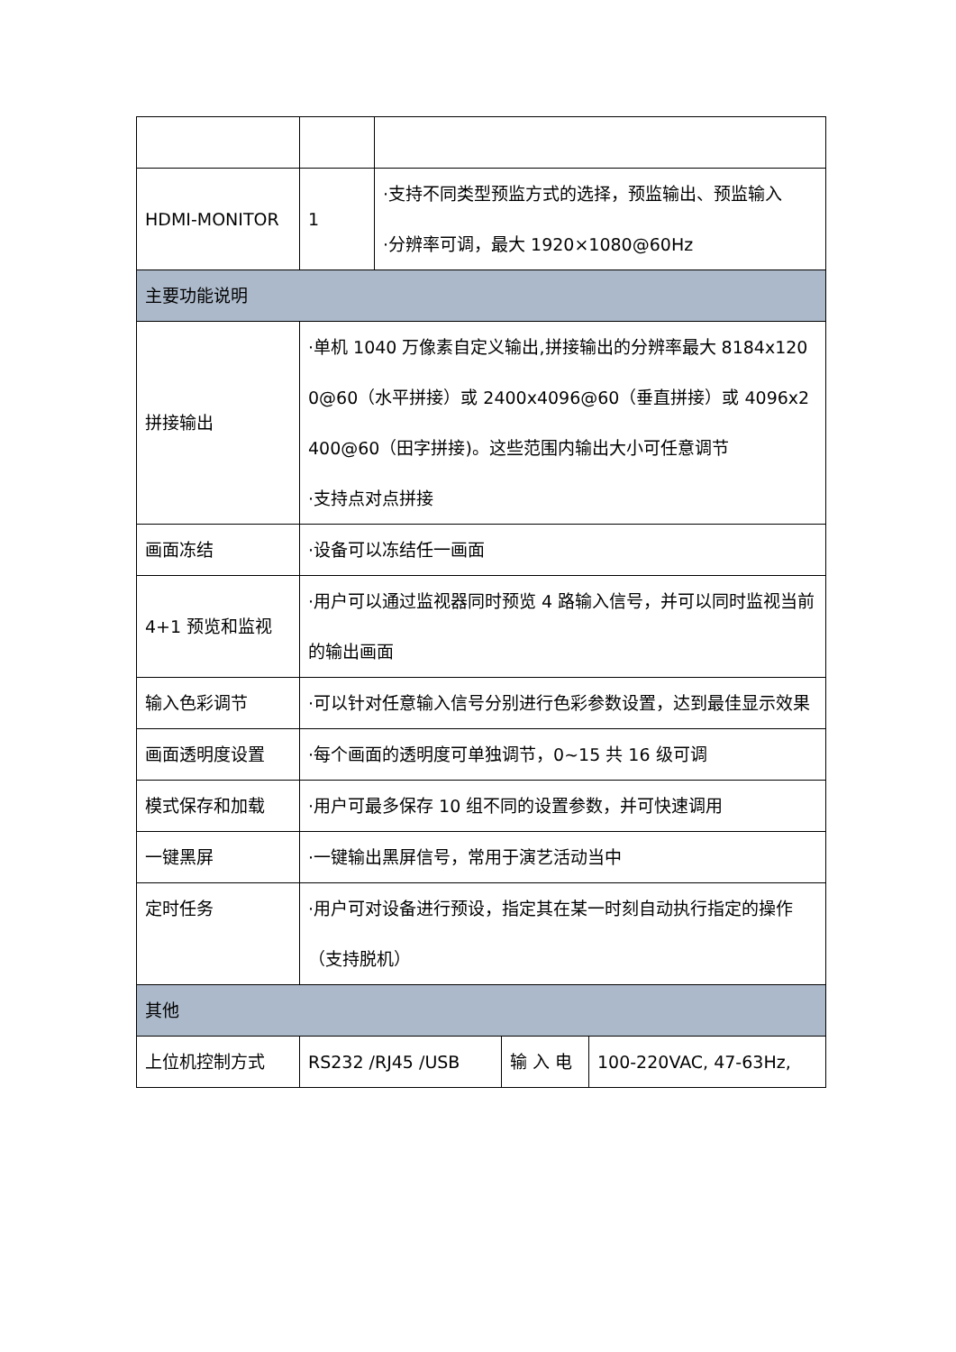| HDMI-MONITOR | 1 | ·支持不同类型预监方式的选择，预监输出、预监输入 ·分辨率可调，最大 1920×1080@60Hz | | |
| 主要功能说明 | | | | |
| 拼接输出 | ·单机 1040 万像素自定义输出,拼接输出的分辨率最大 8184x1200@60（水平拼接）或 2400x4096@60（垂直拼接）或 4096x2400@60（田字拼接)。这些范围内输出大小可任意调节 ·支持点对点拼接 | | | |
| 画面冻结 | ·设备可以冻结任一画面 | | | |
| 4+1 预览和监视 | ·用户可以通过监视器同时预览 4 路输入信号，并可以同时监视当前的输出画面 | | | |
| 输入色彩调节 | ·可以针对任意输入信号分别进行色彩参数设置，达到最佳显示效果 | | | |
| 画面透明度设置 | ·每个画面的透明度可单独调节，0~15 共 16 级可调 | | | |
| 模式保存和加载 | ·用户可最多保存 10 组不同的设置参数，并可快速调用 | | | |
| 一键黑屏 | ·一键输出黑屏信号，常用于演艺活动当中 | | | |
| 定时任务 | ·用户可对设备进行预设，指定其在某一时刻自动执行指定的操作（支持脱机） | | | |
| 其他 | | | | |
| 上位机控制方式 | RS232 /RJ45 /USB | | 输 入 电 | 100-220VAC, 47-63Hz, |